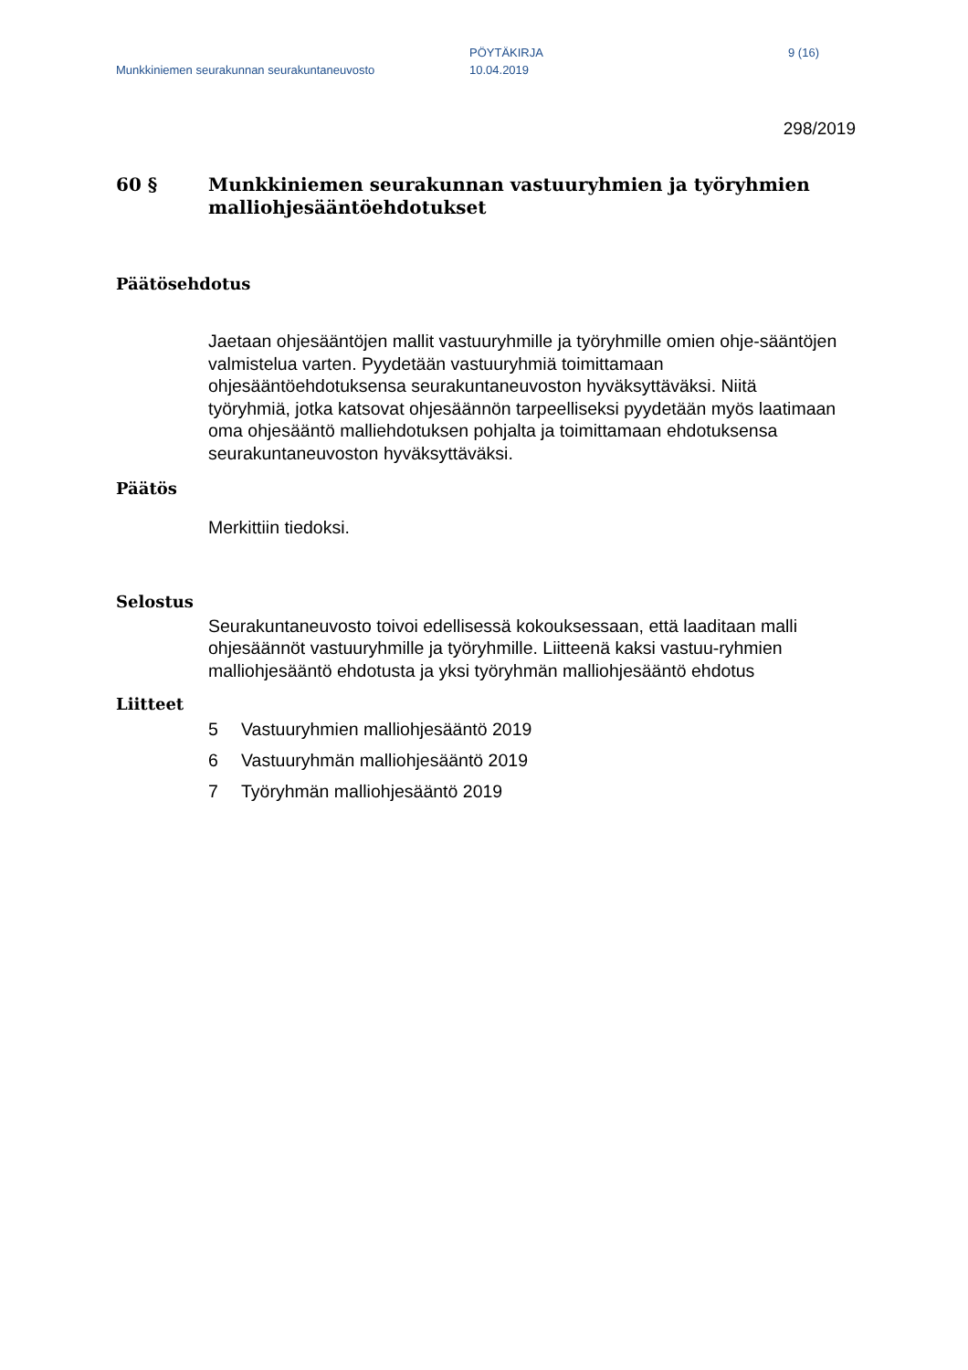Munkkiniemen seurakunnan seurakuntaneuvosto
PÖYTÄKIRJA
10.04.2019
9 (16)
298/2019
60 § Munkkiniemen seurakunnan vastuuryhmien ja työryhmien malliohjesääntöehdotukset
Päätösehdotus
Jaetaan ohjesääntöjen mallit vastuuryhmille ja työryhmille omien ohje-sääntöjen valmistelua varten. Pyydetään vastuuryhmiä toimittamaan ohjesääntöehdotuksensa seurakuntaneuvoston hyväksyttäväksi. Niitä työryhmiä, jotka katsovat ohjesäännön tarpeelliseksi pyydetään myös laatimaan oma ohjesääntö malliehdotuksen pohjalta ja toimittamaan ehdotuksensa seurakuntaneuvoston hyväksyttäväksi.
Päätös
Merkittiin tiedoksi.
Selostus
Seurakuntaneuvosto toivoi edellisessä kokouksessaan, että laaditaan malli ohjesäännöt vastuuryhmille ja työryhmille. Liitteenä kaksi vastuu-ryhmien malliohjesääntö ehdotusta ja yksi työryhmän malliohjesääntö ehdotus
Liitteet
5 Vastuuryhmien malliohjesääntö 2019
6 Vastuuryhmän malliohjesääntö 2019
7 Työryhmän malliohjesääntö 2019